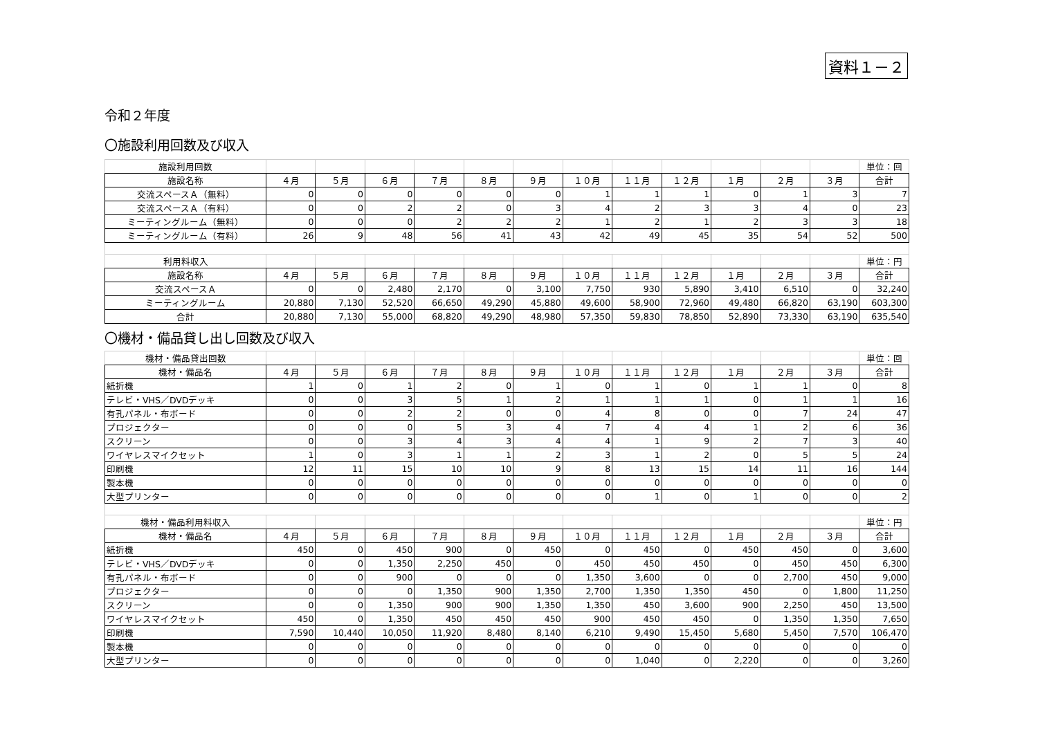資料１－２
令和２年度
〇施設利用回数及び収入
| 施設利用回数 | | | | | | | | | | | | | 単位：回 |
| --- | --- | --- | --- | --- | --- | --- | --- | --- | --- | --- | --- | --- | --- |
| 施設名称 | ４月 | ５月 | ６月 | ７月 | ８月 | ９月 | １０月 | １１月 | １２月 | １月 | ２月 | ３月 | 合計 |
| 交流スペースＡ（無料） | 0 | 0 | 0 | 0 | 0 | 0 | 1 | 1 | 1 | 0 | 1 | 3 | 7 |
| 交流スペースＡ（有料） | 0 | 0 | 2 | 2 | 0 | 3 | 4 | 2 | 3 | 3 | 4 | 0 | 23 |
| ミーティングルーム（無料） | 0 | 0 | 0 | 2 | 2 | 2 | 1 | 2 | 1 | 2 | 3 | 3 | 18 |
| ミーティングルーム（有料） | 26 | 9 | 48 | 56 | 41 | 43 | 42 | 49 | 45 | 35 | 54 | 52 | 500 |
| 利用料収入 | | | | | | | | | | | | | 単位：円 |
| 施設名称 | ４月 | ５月 | ６月 | ７月 | ８月 | ９月 | １０月 | １１月 | １２月 | １月 | ２月 | ３月 | 合計 |
| 交流スペースＡ | 0 | 0 | 2,480 | 2,170 | 0 | 3,100 | 7,750 | 930 | 5,890 | 3,410 | 6,510 | 0 | 32,240 |
| ミーティングルーム | 20,880 | 7,130 | 52,520 | 66,650 | 49,290 | 45,880 | 49,600 | 58,900 | 72,960 | 49,480 | 66,820 | 63,190 | 603,300 |
| 合計 | 20,880 | 7,130 | 55,000 | 68,820 | 49,290 | 48,980 | 57,350 | 59,830 | 78,850 | 52,890 | 73,330 | 63,190 | 635,540 |
〇機材・備品貸し出し回数及び収入
| 機材・備品貸出回数 | | | | | | | | | | | | | 単位：回 |
| --- | --- | --- | --- | --- | --- | --- | --- | --- | --- | --- | --- | --- | --- |
| 機材・備品名 | ４月 | ５月 | ６月 | ７月 | ８月 | ９月 | １０月 | １１月 | １２月 | １月 | ２月 | ３月 | 合計 |
| 紙折機 | 1 | 0 | 1 | 2 | 0 | 1 | 0 | 1 | 0 | 1 | 1 | 0 | 8 |
| テレビ・VHS／DVDデッキ | 0 | 0 | 3 | 5 | 1 | 2 | 1 | 1 | 1 | 0 | 1 | 1 | 16 |
| 有孔パネル・布ボード | 0 | 0 | 2 | 2 | 0 | 0 | 4 | 8 | 0 | 0 | 7 | 24 | 47 |
| プロジェクター | 0 | 0 | 0 | 5 | 3 | 4 | 7 | 4 | 4 | 1 | 2 | 6 | 36 |
| スクリーン | 0 | 0 | 3 | 4 | 3 | 4 | 4 | 1 | 9 | 2 | 7 | 3 | 40 |
| ワイヤレスマイクセット | 1 | 0 | 3 | 1 | 1 | 2 | 3 | 1 | 2 | 0 | 5 | 5 | 24 |
| 印刷機 | 12 | 11 | 15 | 10 | 10 | 9 | 8 | 13 | 15 | 14 | 11 | 16 | 144 |
| 製本機 | 0 | 0 | 0 | 0 | 0 | 0 | 0 | 0 | 0 | 0 | 0 | 0 | 0 |
| 大型プリンター | 0 | 0 | 0 | 0 | 0 | 0 | 0 | 1 | 0 | 1 | 0 | 0 | 2 |
| 機材・備品利用料収入 | | | | | | | | | | | | | 単位：円 |
| 機材・備品名 | ４月 | ５月 | ６月 | ７月 | ８月 | ９月 | １０月 | １１月 | １２月 | １月 | ２月 | ３月 | 合計 |
| 紙折機 | 450 | 0 | 450 | 900 | 0 | 450 | 0 | 450 | 0 | 450 | 450 | 0 | 3,600 |
| テレビ・VHS／DVDデッキ | 0 | 0 | 1,350 | 2,250 | 450 | 0 | 450 | 450 | 450 | 0 | 450 | 450 | 6,300 |
| 有孔パネル・布ボード | 0 | 0 | 900 | 0 | 0 | 0 | 1,350 | 3,600 | 0 | 0 | 2,700 | 450 | 9,000 |
| プロジェクター | 0 | 0 | 0 | 1,350 | 900 | 1,350 | 2,700 | 1,350 | 1,350 | 450 | 0 | 1,800 | 11,250 |
| スクリーン | 0 | 0 | 1,350 | 900 | 900 | 1,350 | 1,350 | 450 | 3,600 | 900 | 2,250 | 450 | 13,500 |
| ワイヤレスマイクセット | 450 | 0 | 1,350 | 450 | 450 | 450 | 900 | 450 | 450 | 0 | 1,350 | 1,350 | 7,650 |
| 印刷機 | 7,590 | 10,440 | 10,050 | 11,920 | 8,480 | 8,140 | 6,210 | 9,490 | 15,450 | 5,680 | 5,450 | 7,570 | 106,470 |
| 製本機 | 0 | 0 | 0 | 0 | 0 | 0 | 0 | 0 | 0 | 0 | 0 | 0 | 0 |
| 大型プリンター | 0 | 0 | 0 | 0 | 0 | 0 | 0 | 1,040 | 0 | 2,220 | 0 | 0 | 3,260 |